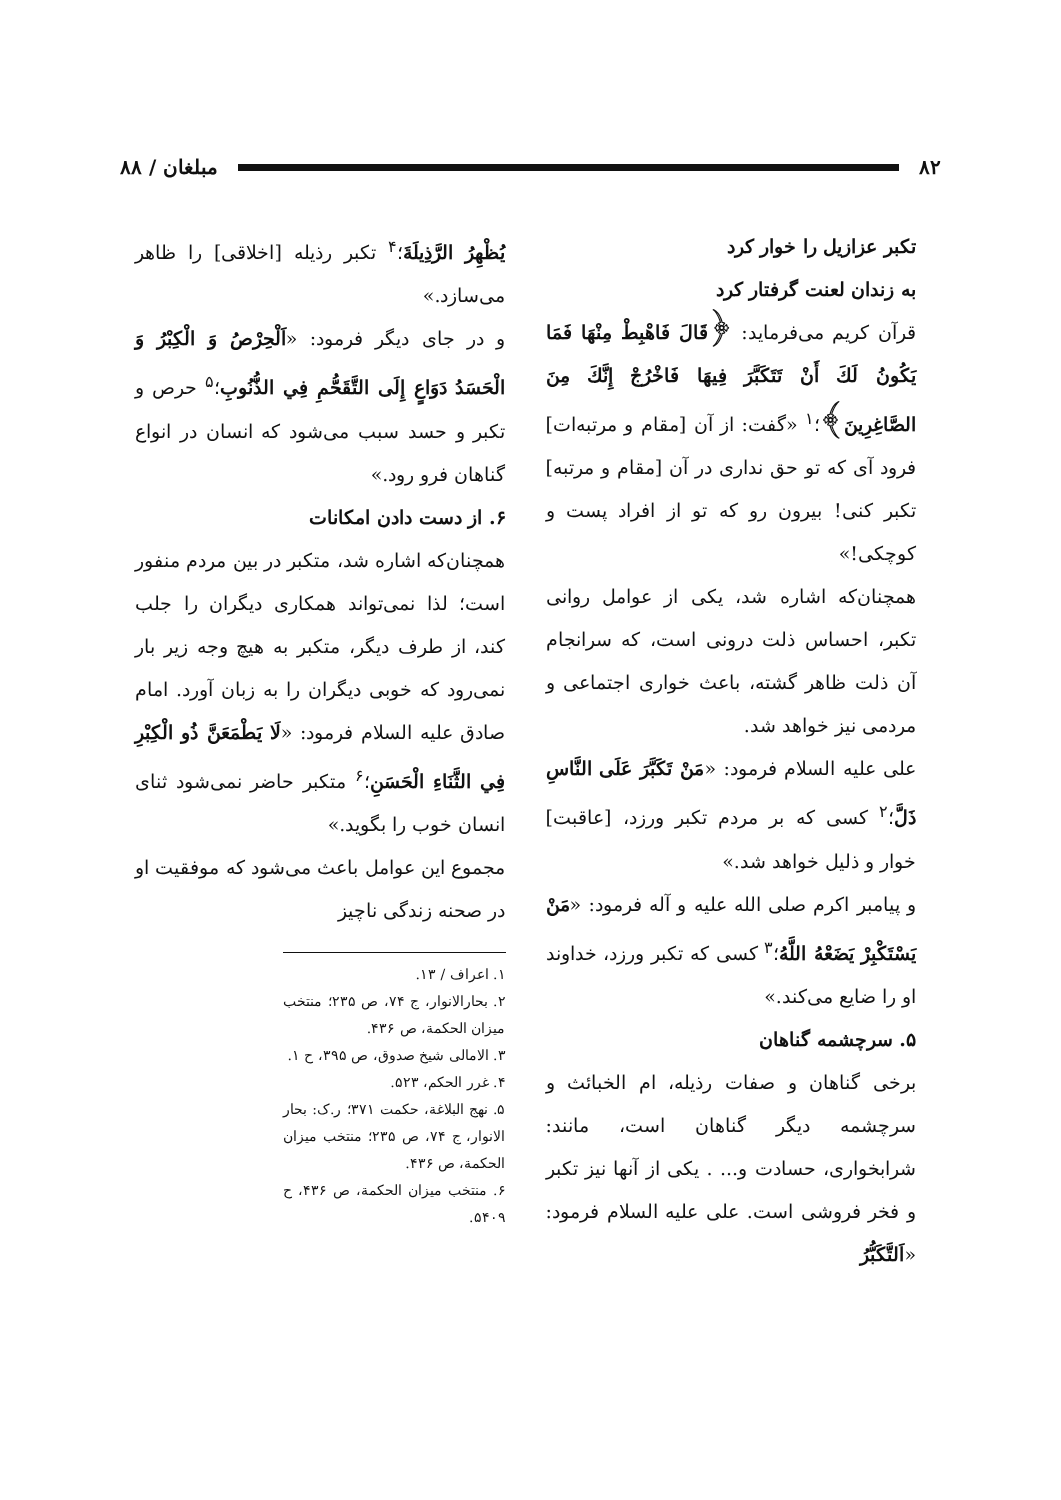۸۲ مبلغان / ۸۸
تکبر عزازیل را خوار کرد
به زندان لعنت گرفتار کرد
قرآن کریم می‌فرماید: ﴿قَالَ فَاهْبِطْ مِنْهَا فَمَا يَكُونُ لَكَ أَنْ تَتَكَبَّرَ فِيهَا فَاخْرُجْ إِنَّكَ مِنَ الصَّاغِرِينَ﴾؛<sup>۱</sup> «گفت: از آن [مقام و مرتبه‌ات] فرود آی که تو حق نداری در آن [مقام و مرتبه] تکبر کنی! بیرون رو که تو از افراد پست و کوچکی!»
همچنان‌که اشاره شد، یکی از عوامل روانی تکبر، احساس ذلت درونی است، که سرانجام آن ذلت ظاهر گشته، باعث خواری اجتماعی و مردمی نیز خواهد شد.
علی علیه السلام فرمود: «مَنْ تَكَبَّرَ عَلَى النَّاسِ ذَلَّ؛<sup>۲</sup> کسی که بر مردم تکبر ورزد، [عاقبت] خوار و ذلیل خواهد شد.»
و پیامبر اکرم صلی الله علیه و آله فرمود: «مَنْ يَسْتَكْبِرْ يَضَعْهُ اللَّهُ؛<sup>۳</sup> کسی که تکبر ورزد، خداوند او را ضایع می‌کند.»
۵. سرچشمه گناهان
برخی گناهان و صفات رذیله، ام الخبائث و سرچشمه دیگر گناهان است، مانند: شرابخواری، حسادت و... . یکی از آنها نیز تکبر و فخر فروشی است. علی علیه السلام فرمود: «اَلتَّكَبُّرُ
يُظْهِرُ الرَّذِيلَةَ؛<sup>۴</sup> تکبر رذیله [اخلاقی] را ظاهر می‌سازد.»
و در جای دیگر فرمود: «اَلْحِرْصُ وَ الْكِبْرُ وَ الْحَسَدُ دَوَاعٍ إِلَى التَّقَحُّمِ فِي الذُّنُوبِ؛<sup>۵</sup> حرص و تکبر و حسد سبب می‌شود که انسان در انواع گناهان فرو رود.»
۶. از دست دادن امکانات
همچنان‌که اشاره شد، متکبر در بین مردم منفور است؛ لذا نمی‌تواند همکاری دیگران را جلب کند، از طرف دیگر، متکبر به هیچ وجه زیر بار نمی‌رود که خوبی دیگران را به زبان آورد. امام صادق علیه السلام فرمود: «لَا يَطْمَعَنَّ ذُو الْكِبْرِ فِي الثَّنَاءِ الْحَسَنِ؛<sup>۶</sup> متکبر حاضر نمی‌شود ثنای انسان خوب را بگوید.»
مجموع این عوامل باعث می‌شود که موفقیت او در صحنه زندگی ناچیز
۱. اعراف / ۱۳.
۲. بحارالانوار، ج ۷۴، ص ۲۳۵؛ منتخب میزان الحکمة، ص ۴۳۶.
۳. الامالی شیخ صدوق، ص ۳۹۵، ح ۱.
۴. غرر الحکم، ۵۲۳.
۵. نهج البلاغة، حکمت ۳۷۱؛ ر.ک: بحار الانوار، ج ۷۴، ص ۲۳۵؛ منتخب میزان الحکمة، ص ۴۳۶.
۶. منتخب میزان الحکمة، ص ۴۳۶، ح ۵۴۰۹.